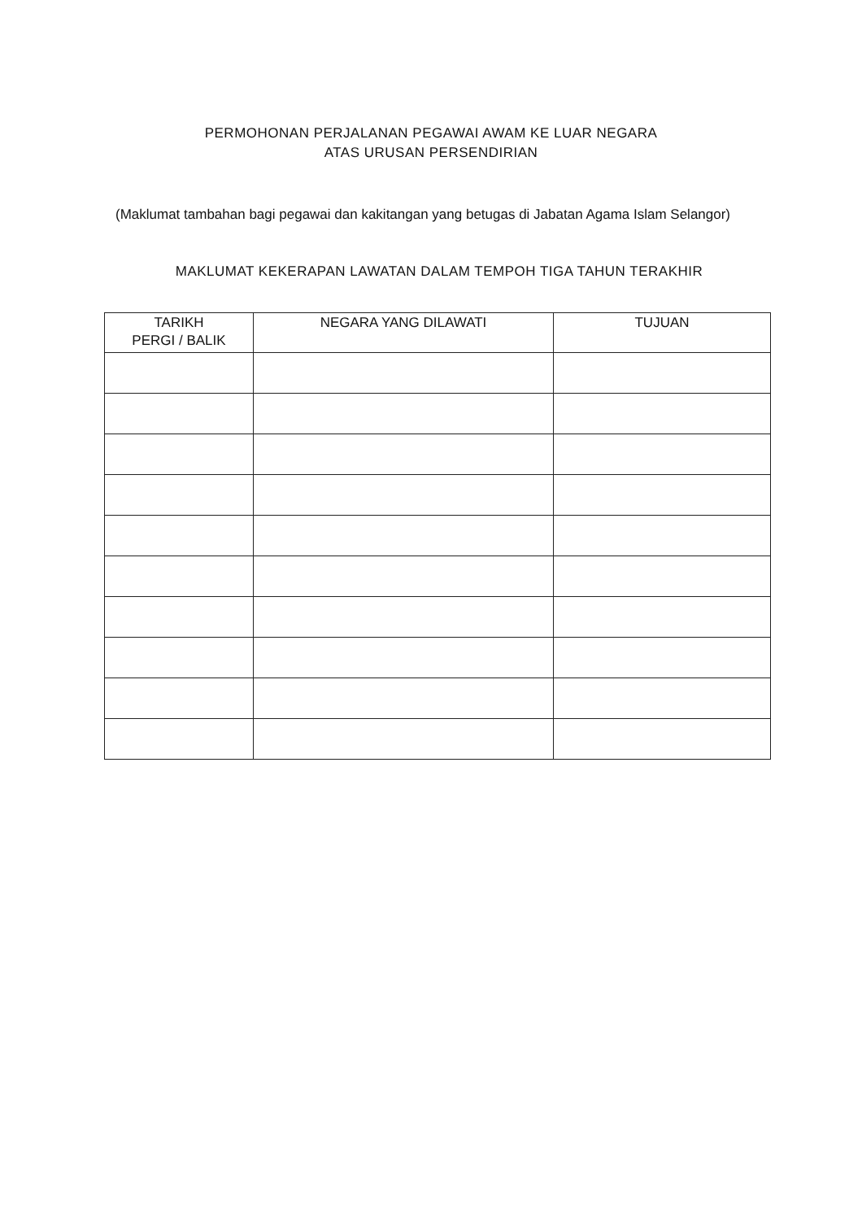PERMOHONAN PERJALANAN PEGAWAI AWAM KE LUAR NEGARA
ATAS URUSAN PERSENDIRIAN
(Maklumat tambahan bagi pegawai dan kakitangan yang betugas di Jabatan Agama Islam Selangor)
MAKLUMAT KEKERAPAN LAWATAN DALAM TEMPOH TIGA TAHUN TERAKHIR
| TARIKH PERGI / BALIK | NEGARA YANG DILAWATI | TUJUAN |
| --- | --- | --- |